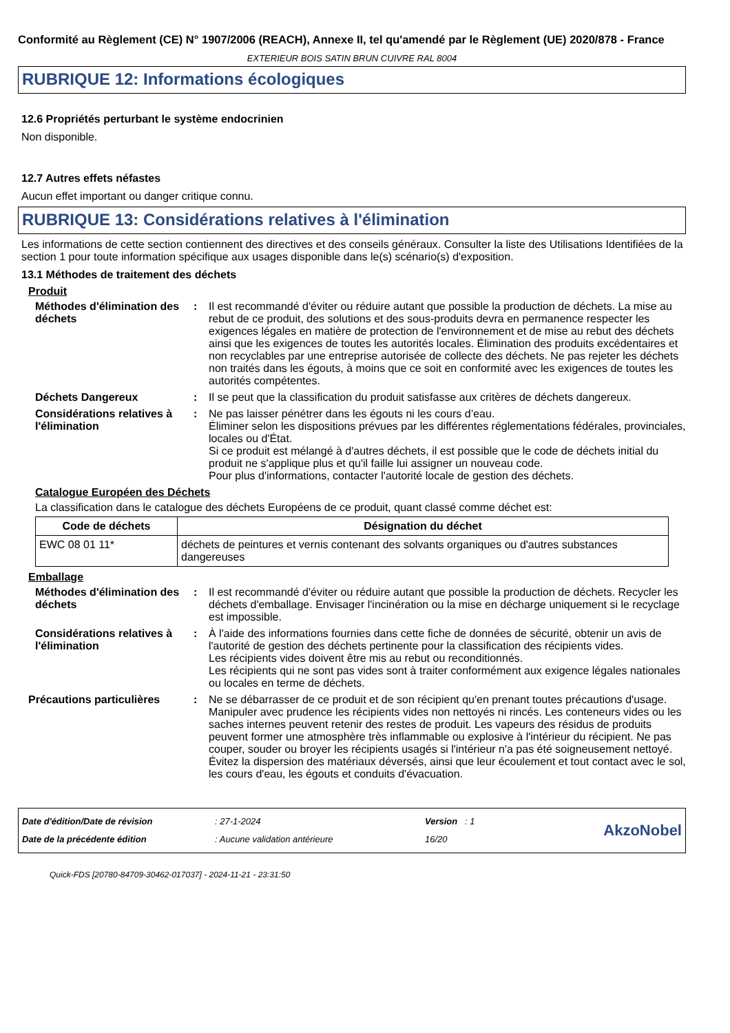Conformité au Règlement (CE) N° 1907/2006 (REACH), Annexe II, tel qu'amendé par le Règlement (UE) 2020/878 - France
EXTERIEUR BOIS SATIN BRUN CUIVRE RAL 8004
RUBRIQUE 12: Informations écologiques
12.6 Propriétés perturbant le système endocrinien
Non disponible.
12.7 Autres effets néfastes
Aucun effet important ou danger critique connu.
RUBRIQUE 13: Considérations relatives à l'élimination
Les informations de cette section contiennent des directives et des conseils généraux. Consulter la liste des Utilisations Identifiées de la section 1 pour toute information spécifique aux usages disponible dans le(s) scénario(s) d'exposition.
13.1 Méthodes de traitement des déchets
Produit
Méthodes d'élimination des déchets
: Il est recommandé d'éviter ou réduire autant que possible la production de déchets. La mise au rebut de ce produit, des solutions et des sous-produits devra en permanence respecter les exigences légales en matière de protection de l'environnement et de mise au rebut des déchets ainsi que les exigences de toutes les autorités locales. Élimination des produits excédentaires et non recyclables par une entreprise autorisée de collecte des déchets. Ne pas rejeter les déchets non traités dans les égouts, à moins que ce soit en conformité avec les exigences de toutes les autorités compétentes.
Déchets Dangereux : Il se peut que la classification du produit satisfasse aux critères de déchets dangereux.
Considérations relatives à l'élimination
: Ne pas laisser pénétrer dans les égouts ni les cours d’eau.
Éliminer selon les dispositions prévues par les différentes réglementations fédérales, provinciales, locales ou d'État.
Si ce produit est mélangé à d'autres déchets, il est possible que le code de déchets initial du produit ne s'applique plus et qu'il faille lui assigner un nouveau code.
Pour plus d'informations, contacter l'autorité locale de gestion des déchets.
Catalogue Européen des Déchets
La classification dans le catalogue des déchets Européens de ce produit, quant classé comme déchet est:
| Code de déchets | Désignation du déchet |
| --- | --- |
| EWC 08 01 11* | déchets de peintures et vernis contenant des solvants organiques ou d'autres substances dangereuses |
Emballage
Méthodes d'élimination des déchets
: Il est recommandé d'éviter ou réduire autant que possible la production de déchets. Recycler les déchets d'emballage. Envisager l'incinération ou la mise en décharge uniquement si le recyclage est impossible.
Considérations relatives à l'élimination
: À l'aide des informations fournies dans cette fiche de données de sécurité, obtenir un avis de l'autorité de gestion des déchets pertinente pour la classification des récipients vides.
Les récipients vides doivent être mis au rebut ou reconditionnés.
Les récipients qui ne sont pas vides sont à traiter conformément aux exigence légales nationales ou locales en terme de déchets.
Précautions particulières : Ne se débarrasser de ce produit et de son récipient qu'en prenant toutes précautions d'usage. Manipuler avec prudence les récipients vides non nettoyés ni rincés. Les conteneurs vides ou les saches internes peuvent retenir des restes de produit. Les vapeurs des résidus de produits peuvent former une atmosphère très inflammable ou explosive à l'intérieur du récipient. Ne pas couper, souder ou broyer les récipients usagés si l'intérieur n'a pas été soigneusement nettoyé. Évitez la dispersion des matériaux déversés, ainsi que leur écoulement et tout contact avec le sol, les cours d'eau, les égouts et conduits d'évacuation.
Date d'édition/Date de révision
Date de la précédente édition
: 27-1-2024
: Aucune validation antérieure
Version : 1
16/20
AkzoNobel
Quick-FDS [20780-84709-30462-017037] - 2024-11-21 - 23:31:50